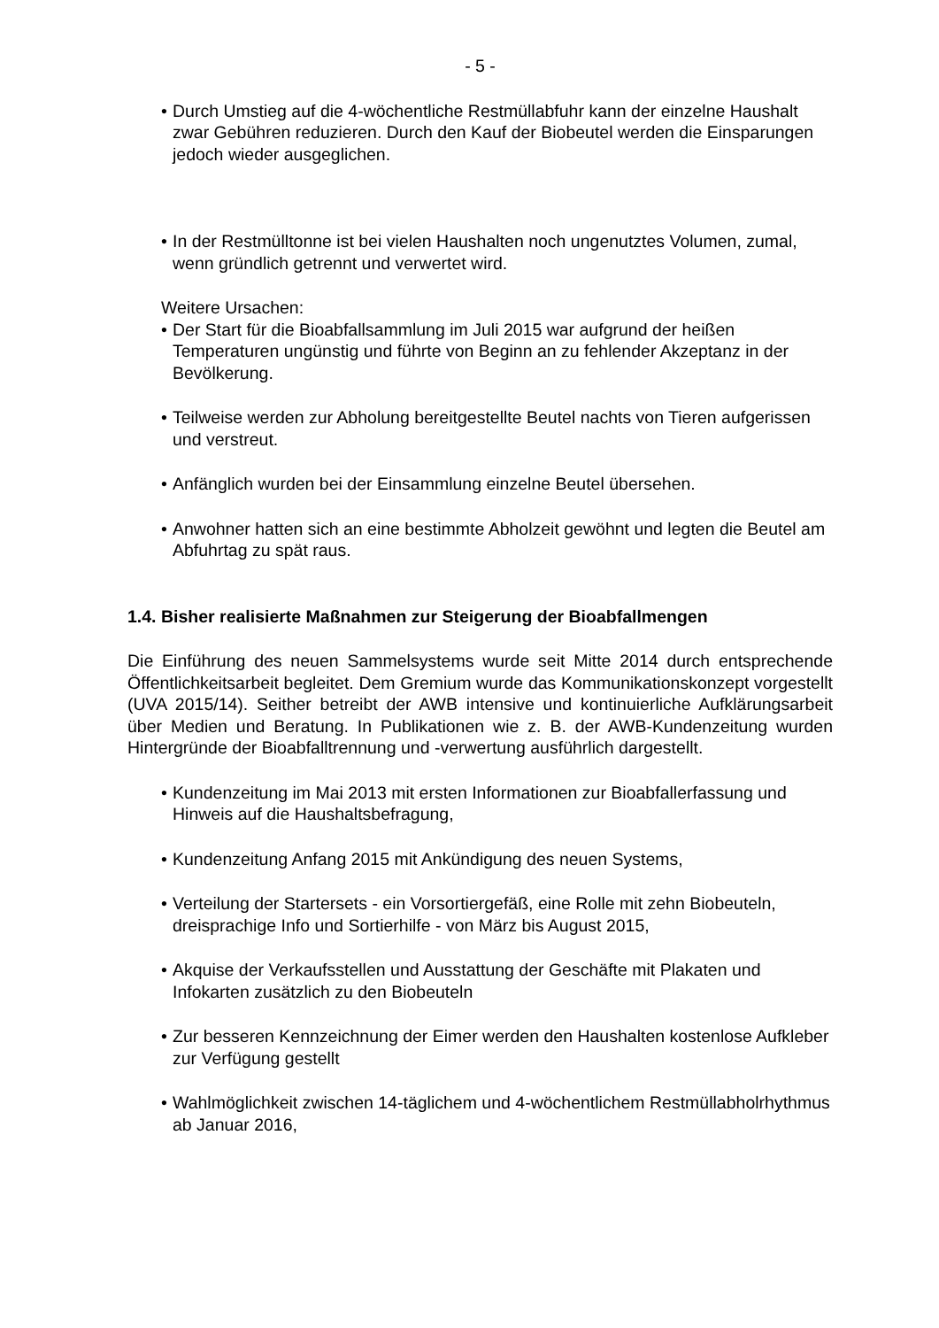- 5 -
• Durch Umstieg auf die 4-wöchentliche Restmüllabfuhr kann der einzelne Haushalt zwar Gebühren reduzieren. Durch den Kauf der Biobeutel werden die Einsparungen jedoch wieder ausgeglichen.
• In der Restmülltonne ist bei vielen Haushalten noch ungenutztes Volumen, zumal, wenn gründlich getrennt und verwertet wird.
Weitere Ursachen:
• Der Start für die Bioabfallsammlung im Juli 2015 war aufgrund der heißen Temperaturen ungünstig und führte von Beginn an zu fehlender Akzeptanz in der Bevölkerung.
• Teilweise werden zur Abholung bereitgestellte Beutel nachts von Tieren aufgerissen und verstreut.
• Anfänglich wurden bei der Einsammlung einzelne Beutel übersehen.
• Anwohner hatten sich an eine bestimmte Abholzeit gewöhnt und legten die Beutel am Abfuhrtag zu spät raus.
1.4. Bisher realisierte Maßnahmen zur Steigerung der Bioabfallmengen
Die Einführung des neuen Sammelsystems wurde seit Mitte 2014 durch entsprechende Öffentlichkeitsarbeit begleitet. Dem Gremium wurde das Kommunikationskonzept vorgestellt (UVA 2015/14). Seither betreibt der AWB intensive und kontinuierliche Aufklärungsarbeit über Medien und Beratung. In Publikationen wie z. B. der AWB-Kundenzeitung wurden Hintergründe der Bioabfalltrennung und -verwertung ausführlich dargestellt.
• Kundenzeitung im Mai 2013 mit ersten Informationen zur Bioabfallerfassung und Hinweis auf die Haushaltsbefragung,
• Kundenzeitung Anfang 2015 mit Ankündigung des neuen Systems,
• Verteilung der Startersets - ein Vorsortiergefäß, eine Rolle mit zehn Biobeuteln, dreisprachige Info und Sortierhilfe - von März bis August 2015,
• Akquise der Verkaufsstellen und Ausstattung der Geschäfte mit Plakaten und Infokarten zusätzlich zu den Biobeuteln
• Zur besseren Kennzeichnung der Eimer werden den Haushalten kostenlose Aufkleber zur Verfügung gestellt
• Wahlmöglichkeit zwischen 14-täglichem und 4-wöchentlichem Restmüllabholrhythmus ab Januar 2016,